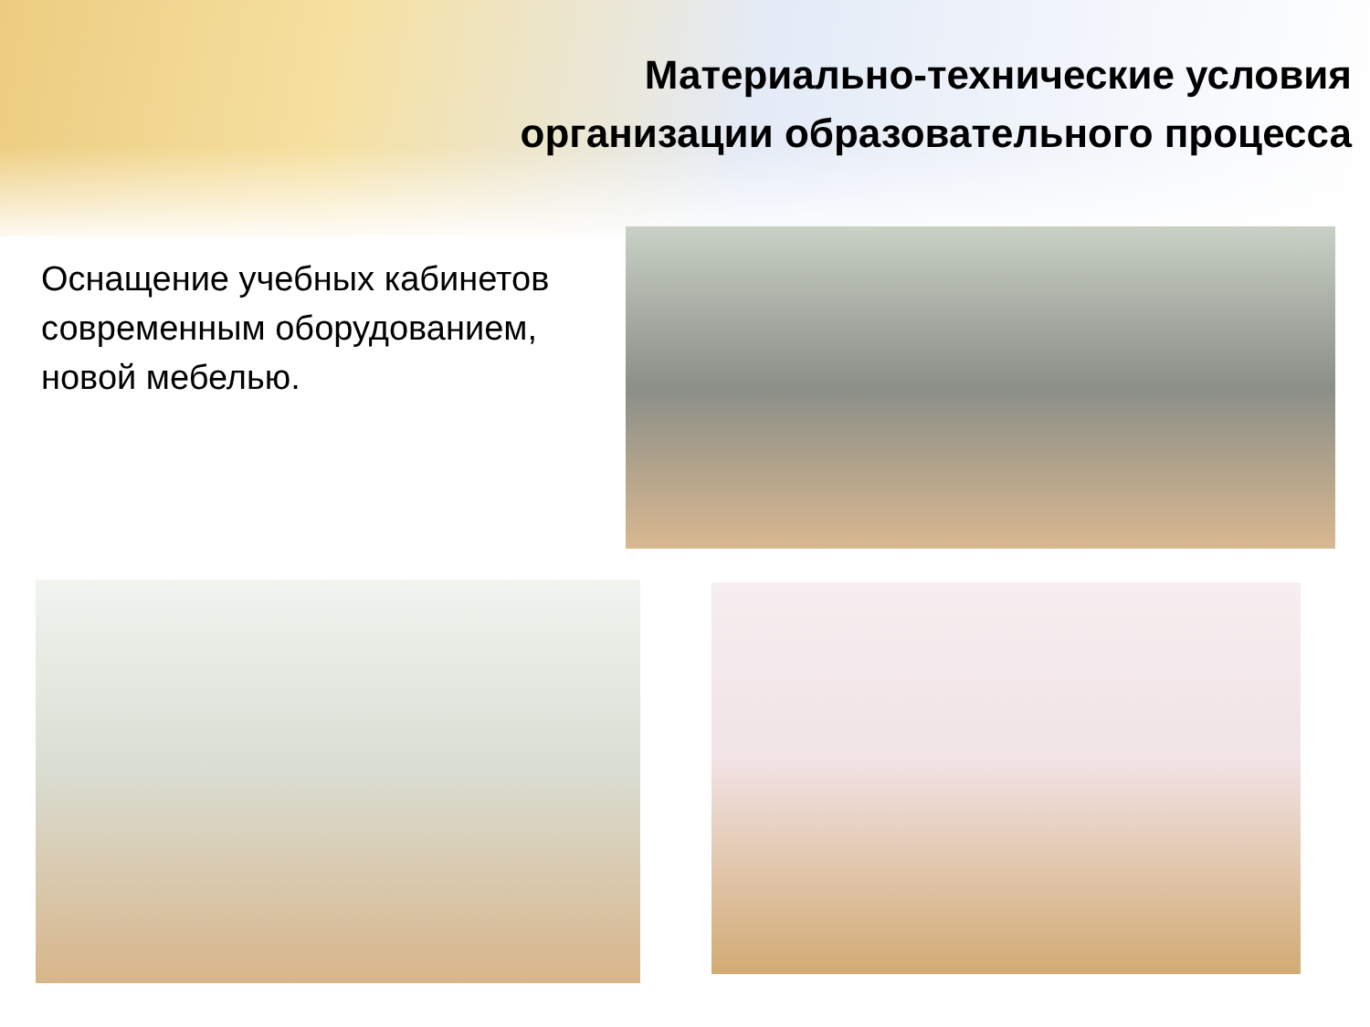Материально-технические условия организации образовательного процесса
Оснащение учебных кабинетов современным оборудованием, новой мебелью.